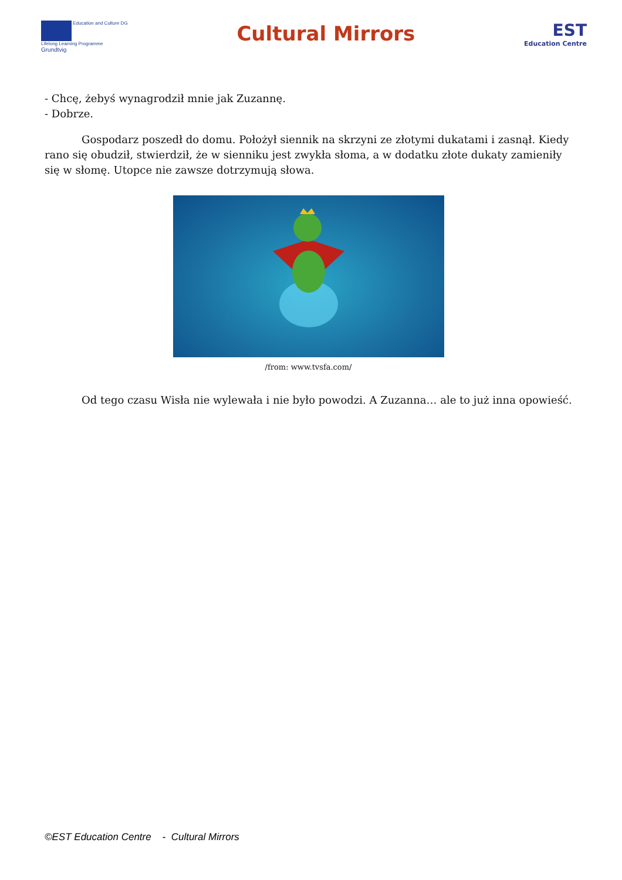Education and Culture DG
Lifelong Learning Programme
Grundtvig
Cultural Mirrors
EST
Education Centre
- Chcę, żebyś wynagrodził mnie jak Zuzannę.
- Dobrze.
Gospodarz poszedł do domu. Położył siennik na skrzyni ze złotymi dukatami i zasnął. Kiedy rano się obudził, stwierdził, że w sienniku jest zwykła słoma, a w dodatku złote dukaty zamieniły się w słomę. Utopce nie zawsze dotrzymują słowa.
/from: www.tvsfa.com/
Od tego czasu Wisła nie wylewała i nie było powodzi. A Zuzanna… ale to już inna opowieść.
©EST Education Centre - Cultural Mirrors